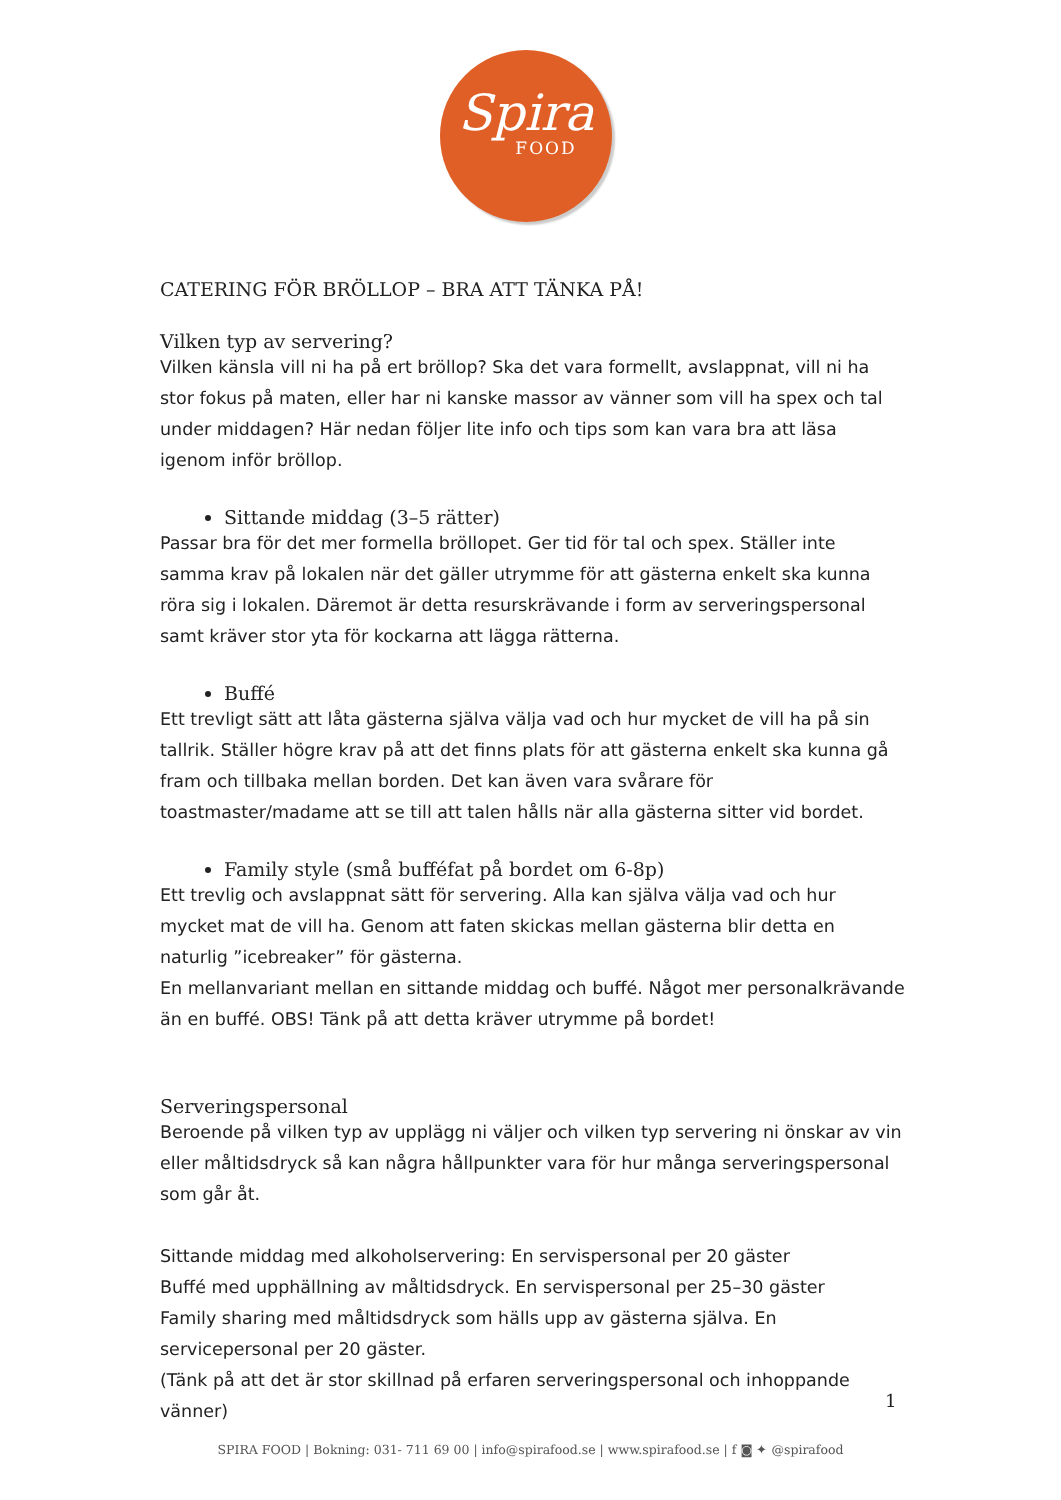Spira
FOOD
CATERING FÖR BRÖLLOP – BRA ATT TÄNKA PÅ!
Vilken typ av servering?
Vilken känsla vill ni ha på ert bröllop? Ska det vara formellt, avslappnat, vill ni ha stor fokus på maten, eller har ni kanske massor av vänner som vill ha spex och tal under middagen? Här nedan följer lite info och tips som kan vara bra att läsa igenom inför bröllop.
Sittande middag (3–5 rätter)
Passar bra för det mer formella bröllopet. Ger tid för tal och spex. Ställer inte samma krav på lokalen när det gäller utrymme för att gästerna enkelt ska kunna röra sig i lokalen. Däremot är detta resurskrävande i form av serveringspersonal samt kräver stor yta för kockarna att lägga rätterna.
Buffé
Ett trevligt sätt att låta gästerna själva välja vad och hur mycket de vill ha på sin tallrik. Ställer högre krav på att det finns plats för att gästerna enkelt ska kunna gå fram och tillbaka mellan borden. Det kan även vara svårare för toastmaster/madame att se till att talen hålls när alla gästerna sitter vid bordet.
Family style (små bufféfat på bordet om 6-8p)
Ett trevlig och avslappnat sätt för servering. Alla kan själva välja vad och hur mycket mat de vill ha. Genom att faten skickas mellan gästerna blir detta en naturlig ”icebreaker” för gästerna.
En mellanvariant mellan en sittande middag och buffé. Något mer personalkrävande än en buffé. OBS! Tänk på att detta kräver utrymme på bordet!
Serveringspersonal
Beroende på vilken typ av upplägg ni väljer och vilken typ servering ni önskar av vin eller måltidsdryck så kan några hållpunkter vara för hur många serveringspersonal som går åt.
Sittande middag med alkoholservering: En servispersonal per 20 gäster
Buffé med upphällning av måltidsdryck. En servispersonal per 25–30 gäster
Family sharing med måltidsdryck som hälls upp av gästerna själva. En servicepersonal per 20 gäster.
(Tänk på att det är stor skillnad på erfaren serveringspersonal och inhoppande vänner)
1
SPIRA FOOD | Bokning: 031- 711 69 00 | info@spirafood.se | www.spirafood.se | f ◙ ✦ @spirafood